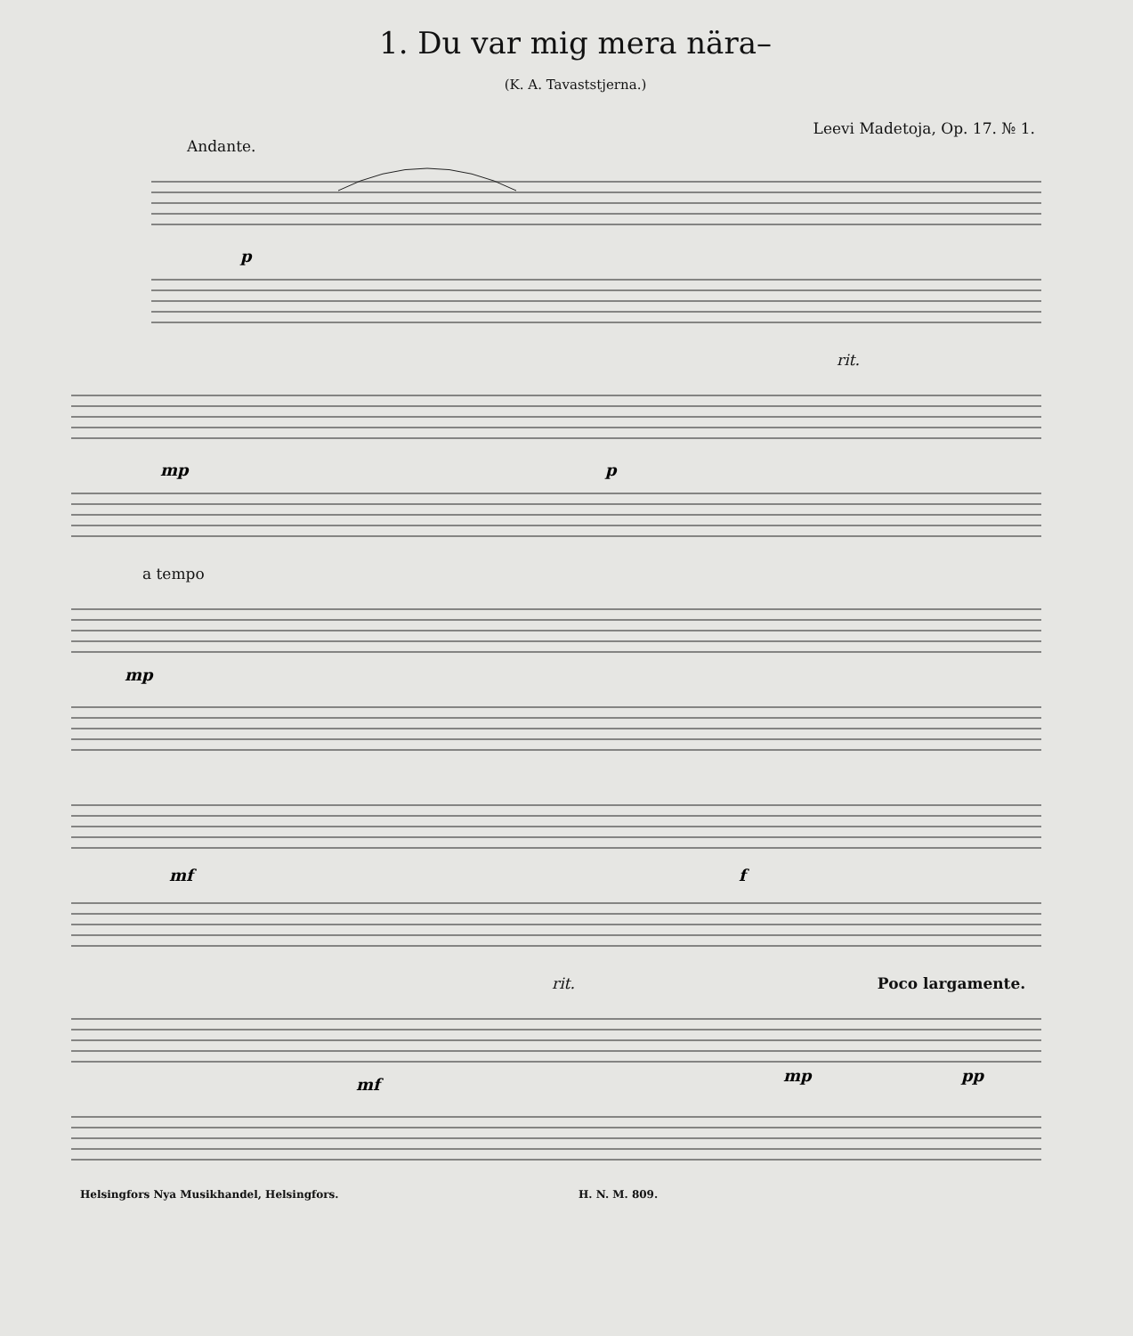1. Du var mig mera nära–
(K. A. Tavaststjerna.)
Leevi Madetoja, Op. 17. № 1.
Andante.
p
rit.
mp
p
a tempo
mp
mf
f
rit. Poco largamente.
mf
mp
pp
Helsingfors Nya Musikhandel, Helsingfors. H. N. M. 809.